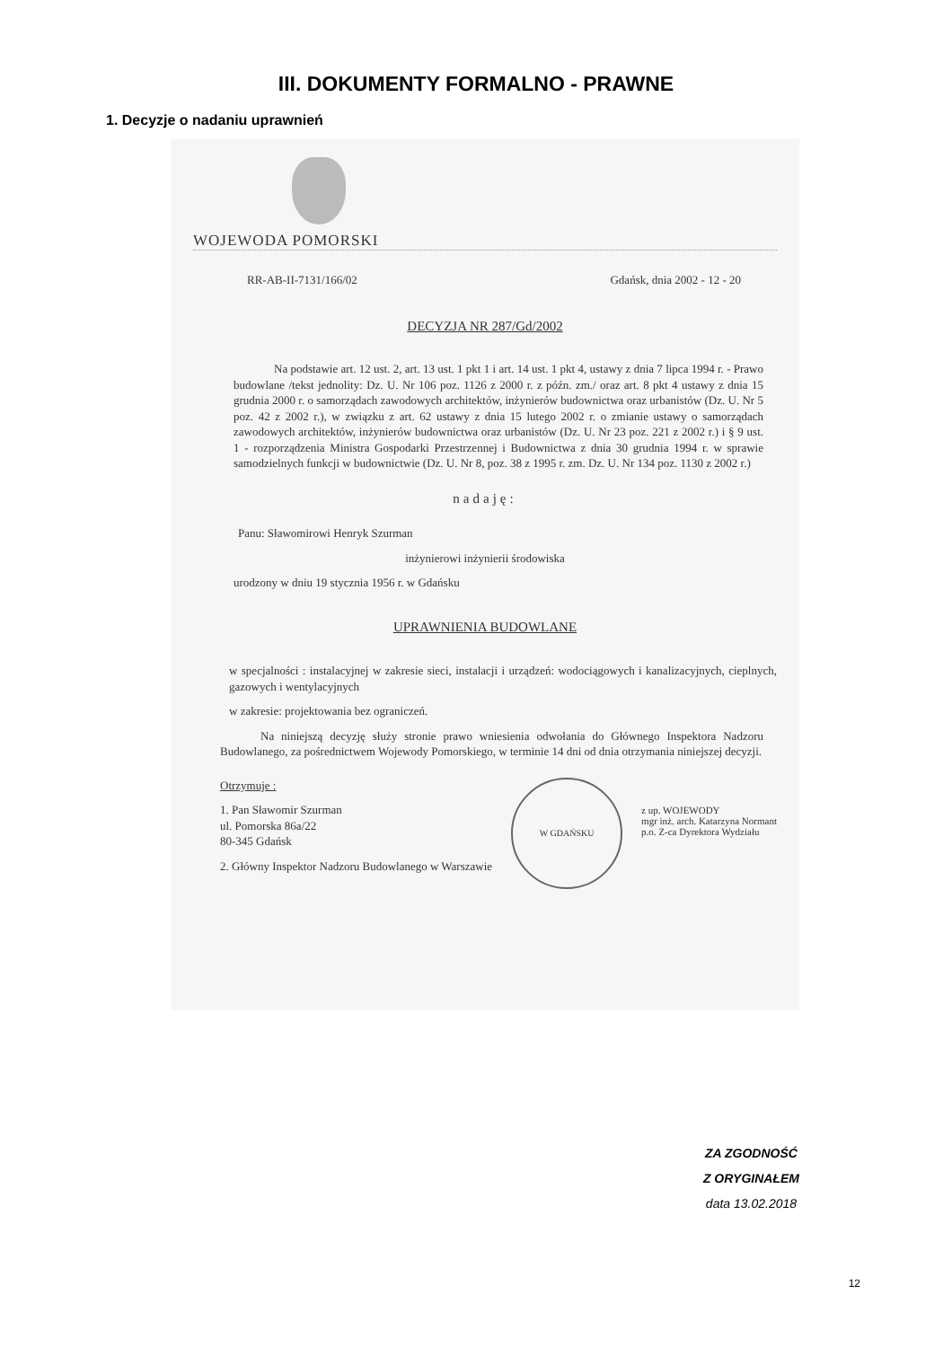III. DOKUMENTY FORMALNO - PRAWNE
1. Decyzje o nadaniu uprawnień
WOJEWODA POMORSKI
RR-AB-II-7131/166/02 Gdańsk, dnia 2002 - 12 - 20
DECYZJA NR 287/Gd/2002
Na podstawie art. 12 ust. 2, art. 13 ust. 1 pkt 1 i art. 14 ust. 1 pkt 4, ustawy z dnia 7 lipca 1994 r. - Prawo budowlane /tekst jednolity: Dz. U. Nr 106 poz. 1126 z 2000 r. z późn. zm./ oraz art. 8 pkt 4 ustawy z dnia 15 grudnia 2000 r. o samorządach zawodowych architektów, inżynierów budownictwa oraz urbanistów (Dz. U. Nr 5 poz. 42 z 2002 r.), w związku z art. 62 ustawy z dnia 15 lutego 2002 r. o zmianie ustawy o samorządach zawodowych architektów, inżynierów budownictwa oraz urbanistów (Dz. U. Nr 23 poz. 221 z 2002 r.) i § 9 ust. 1 - rozporządzenia Ministra Gospodarki Przestrzennej i Budownictwa z dnia 30 grudnia 1994 r. w sprawie samodzielnych funkcji w budownictwie (Dz. U. Nr 8, poz. 38 z 1995 r. zm. Dz. U. Nr 134 poz. 1130 z 2002 r.)
nadaję:
Panu: Sławomirowi Henryk Szurman
inżynierowi inżynierii środowiska
urodzony w dniu 19 stycznia 1956 r. w Gdańsku
UPRAWNIENIA BUDOWLANE
w specjalności : instalacyjnej w zakresie sieci, instalacji i urządzeń: wodociągowych i kanalizacyjnych, cieplnych, gazowych i wentylacyjnych
w zakresie: projektowania bez ograniczeń.
Na niniejszą decyzję służy stronie prawo wniesienia odwołania do Głównego Inspektora Nadzoru Budowlanego, za pośrednictwem Wojewody Pomorskiego, w terminie 14 dni od dnia otrzymania niniejszej decyzji.
Otrzymuje :
1. Pan Sławomir Szurman
ul. Pomorska 86a/22
80-345 Gdańsk
2. Główny Inspektor Nadzoru Budowlanego w Warszawie
W GDAŃSKU
z up. WOJEWODY
mgr inż. arch. Katarzyna Normant
p.o. Z-ca Dyrektora Wydziału
ZA ZGODNOŚĆ
Z ORYGINAŁEM
data 13.02.2018
12